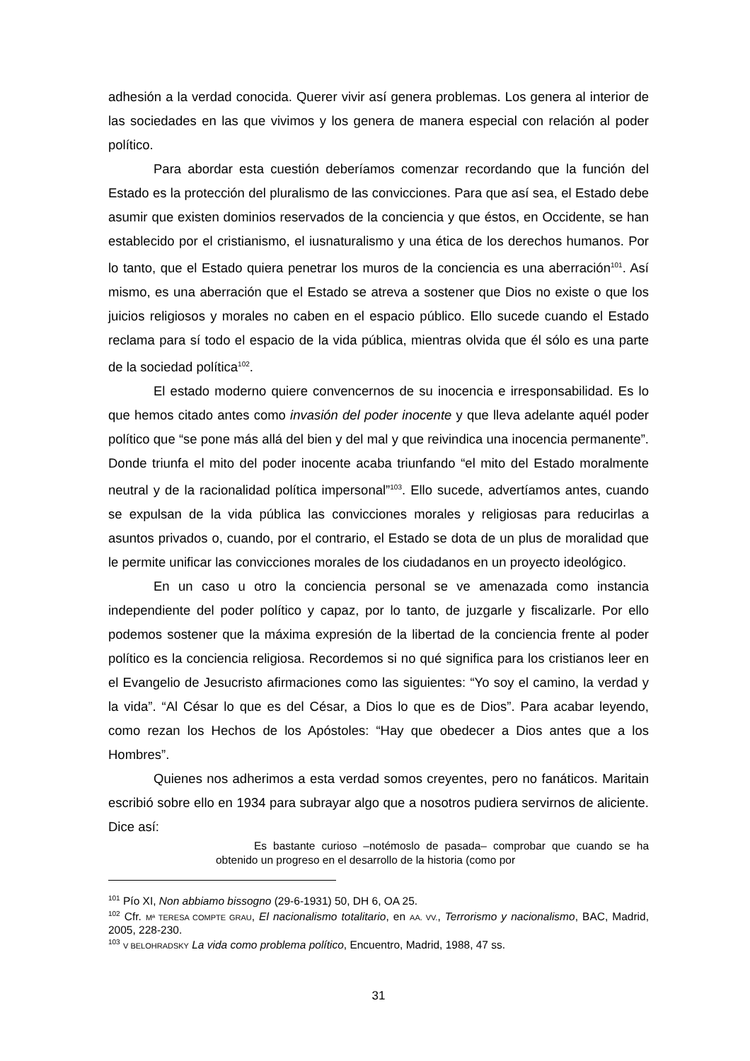adhesión a la verdad conocida. Querer vivir así genera problemas. Los genera al interior de las sociedades en las que vivimos y los genera de manera especial con relación al poder político.
Para abordar esta cuestión deberíamos comenzar recordando que la función del Estado es la protección del pluralismo de las convicciones. Para que así sea, el Estado debe asumir que existen dominios reservados de la conciencia y que éstos, en Occidente, se han establecido por el cristianismo, el iusnaturalismo y una ética de los derechos humanos. Por lo tanto, que el Estado quiera penetrar los muros de la conciencia es una aberración<sup>101</sup>. Así mismo, es una aberración que el Estado se atreva a sostener que Dios no existe o que los juicios religiosos y morales no caben en el espacio público. Ello sucede cuando el Estado reclama para sí todo el espacio de la vida pública, mientras olvida que él sólo es una parte de la sociedad política<sup>102</sup>.
El estado moderno quiere convencernos de su inocencia e irresponsabilidad. Es lo que hemos citado antes como invasión del poder inocente y que lleva adelante aquél poder político que “se pone más allá del bien y del mal y que reivindica una inocencia permanente”. Donde triunfa el mito del poder inocente acaba triunfando “el mito del Estado moralmente neutral y de la racionalidad política impersonal”<sup>103</sup>. Ello sucede, advertíamos antes, cuando se expulsan de la vida pública las convicciones morales y religiosas para reducirlas a asuntos privados o, cuando, por el contrario, el Estado se dota de un plus de moralidad que le permite unificar las convicciones morales de los ciudadanos en un proyecto ideológico.
En un caso u otro la conciencia personal se ve amenazada como instancia independiente del poder político y capaz, por lo tanto, de juzgarle y fiscalizarle. Por ello podemos sostener que la máxima expresión de la libertad de la conciencia frente al poder político es la conciencia religiosa. Recordemos si no qué significa para los cristianos leer en el Evangelio de Jesucristo afirmaciones como las siguientes: “Yo soy el camino, la verdad y la vida”. “Al César lo que es del César, a Dios lo que es de Dios”. Para acabar leyendo, como rezan los Hechos de los Apóstoles: “Hay que obedecer a Dios antes que a los Hombres”.
Quienes nos adherimos a esta verdad somos creyentes, pero no fanáticos. Maritain escribió sobre ello en 1934 para subrayar algo que a nosotros pudiera servirnos de aliciente. Dice así:
Es bastante curioso –notémoslo de pasada– comprobar que cuando se ha obtenido un progreso en el desarrollo de la historia (como por
<sup>101</sup> Pío XI, Non abbiamo bissogno (29-6-1931) 50, DH 6, OA 25.
<sup>102</sup> Cfr. Mª TERESA COMPTE GRAU, El nacionalismo totalitario, en AA. VV., Terrorismo y nacionalismo, BAC, Madrid, 2005, 228-230.
<sup>103</sup> V BELOHRADSKY La vida como problema político, Encuentro, Madrid, 1988, 47 ss.
31